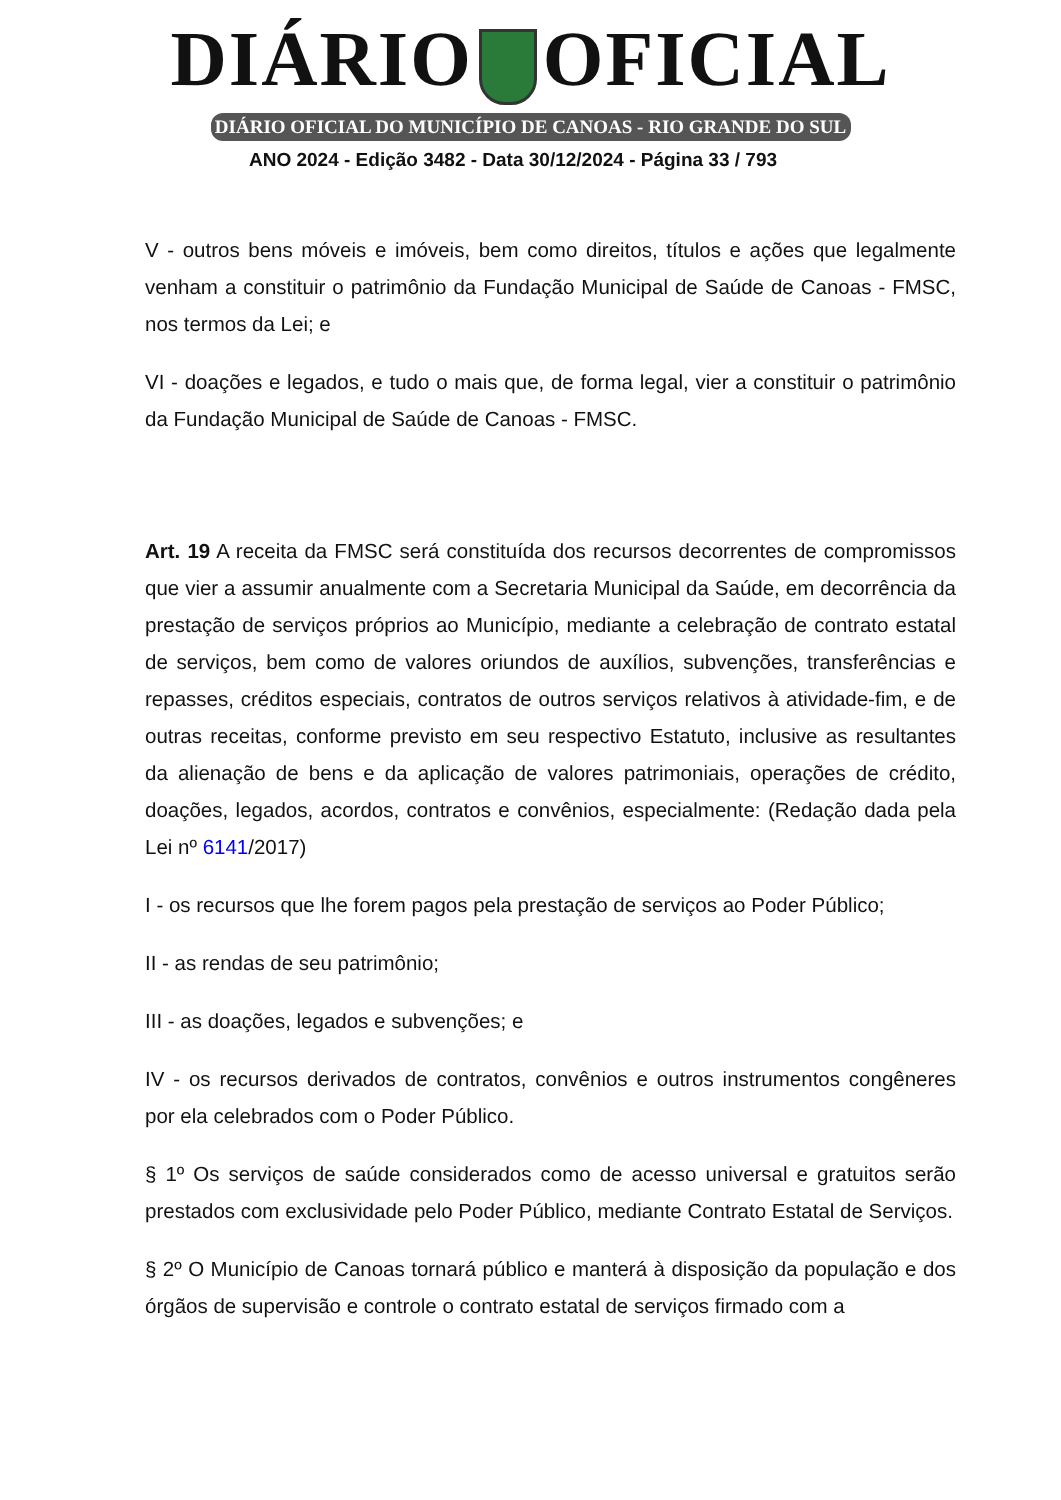DIÁRIO OFICIAL
DIÁRIO OFICIAL DO MUNICÍPIO DE CANOAS - RIO GRANDE DO SUL
ANO 2024 - Edição 3482 - Data 30/12/2024 - Página 33 / 793
V - outros bens móveis e imóveis, bem como direitos, títulos e ações que legalmente venham a constituir o patrimônio da Fundação Municipal de Saúde de Canoas - FMSC, nos termos da Lei; e
VI - doações e legados, e tudo o mais que, de forma legal, vier a constituir o patrimônio da Fundação Municipal de Saúde de Canoas - FMSC.
Art. 19 A receita da FMSC será constituída dos recursos decorrentes de compromissos que vier a assumir anualmente com a Secretaria Municipal da Saúde, em decorrência da prestação de serviços próprios ao Município, mediante a celebração de contrato estatal de serviços, bem como de valores oriundos de auxílios, subvenções, transferências e repasses, créditos especiais, contratos de outros serviços relativos à atividade-fim, e de outras receitas, conforme previsto em seu respectivo Estatuto, inclusive as resultantes da alienação de bens e da aplicação de valores patrimoniais, operações de crédito, doações, legados, acordos, contratos e convênios, especialmente: (Redação dada pela Lei nº 6141/2017)
I - os recursos que lhe forem pagos pela prestação de serviços ao Poder Público;
II - as rendas de seu patrimônio;
III - as doações, legados e subvenções; e
IV - os recursos derivados de contratos, convênios e outros instrumentos congêneres por ela celebrados com o Poder Público.
§ 1º Os serviços de saúde considerados como de acesso universal e gratuitos serão prestados com exclusividade pelo Poder Público, mediante Contrato Estatal de Serviços.
§ 2º O Município de Canoas tornará público e manterá à disposição da população e dos órgãos de supervisão e controle o contrato estatal de serviços firmado com a